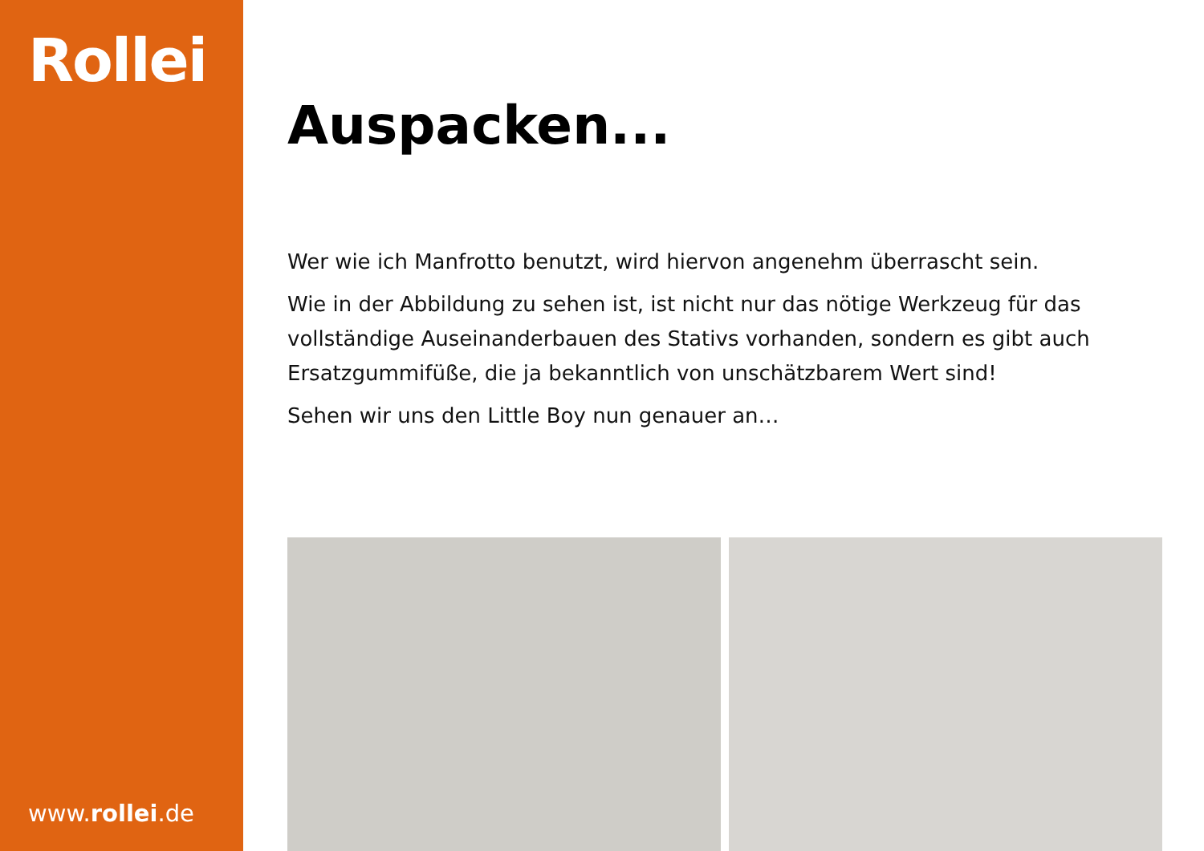Rollei
www.rollei.de
Auspacken...
Wer wie ich Manfrotto benutzt, wird hiervon angenehm überrascht sein.
Wie in der Abbildung zu sehen ist, ist nicht nur das nötige Werkzeug für das vollständige Auseinanderbauen des Stativs vorhanden, sondern es gibt auch Ersatzgummifüße, die ja bekanntlich von unschätzbarem Wert sind!
Sehen wir uns den Little Boy nun genauer an…